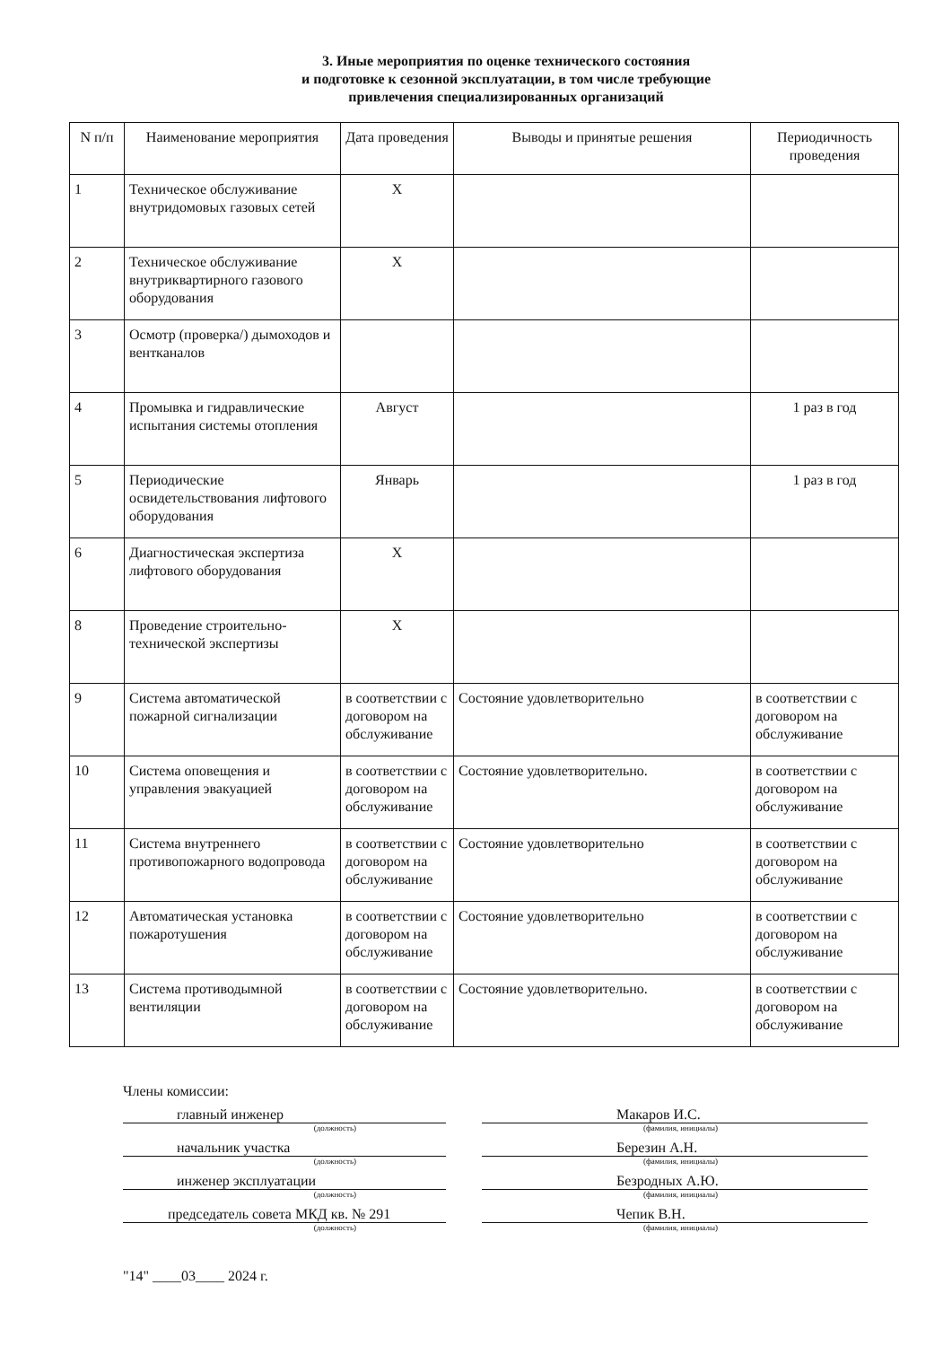3. Иные мероприятия по оценке технического состояния
и подготовке к сезонной эксплуатации, в том числе требующие
привлечения специализированных организаций
| N п/п | Наименование мероприятия | Дата проведения | Выводы и принятые решения | Периодичность проведения |
| --- | --- | --- | --- | --- |
| 1 | Техническое обслуживание внутридомовых газовых сетей | Х | | |
| 2 | Техническое обслуживание внутриквартирного газового оборудования | Х | | |
| 3 | Осмотр (проверка/) дымоходов и вентканалов | | | |
| 4 | Промывка и гидравлические испытания системы отопления | Август | | 1 раз в год |
| 5 | Периодические освидетельствования лифтового оборудования | Январь | | 1 раз в год |
| 6 | Диагностическая экспертиза лифтового оборудования | Х | | |
| 8 | Проведение строительно-технической экспертизы | Х | | |
| 9 | Система автоматической пожарной сигнализации | в соответствии с договором на обслуживание | Состояние удовлетворительно | в соответствии с договором на обслуживание |
| 10 | Система оповещения и управления эвакуацией | в соответствии с договором на обслуживание | Состояние удовлетворительно. | в соответствии с договором на обслуживание |
| 11 | Система внутреннего противопожарного водопровода | в соответствии с договором на обслуживание | Состояние удовлетворительно | в соответствии с договором на обслуживание |
| 12 | Автоматическая установка пожаротушения | в соответствии с договором на обслуживание | Состояние удовлетворительно | в соответствии с договором на обслуживание |
| 13 | Система противодымной вентиляции | в соответствии с договором на обслуживание | Состояние удовлетворительно. | в соответствии с договором на обслуживание |
Члены комиссии:
главный инженер Макаров И.С.
(должность) (фамилия, инициалы)
начальник участка Березин А.Н.
(должность) (фамилия, инициалы)
инженер эксплуатации Безродных А.Ю.
(должность) (фамилия, инициалы)
председатель совета МКД кв. № 291 Чепик В.Н.
(должность) (фамилия, инициалы)
"14" ____03____ 2024 г.